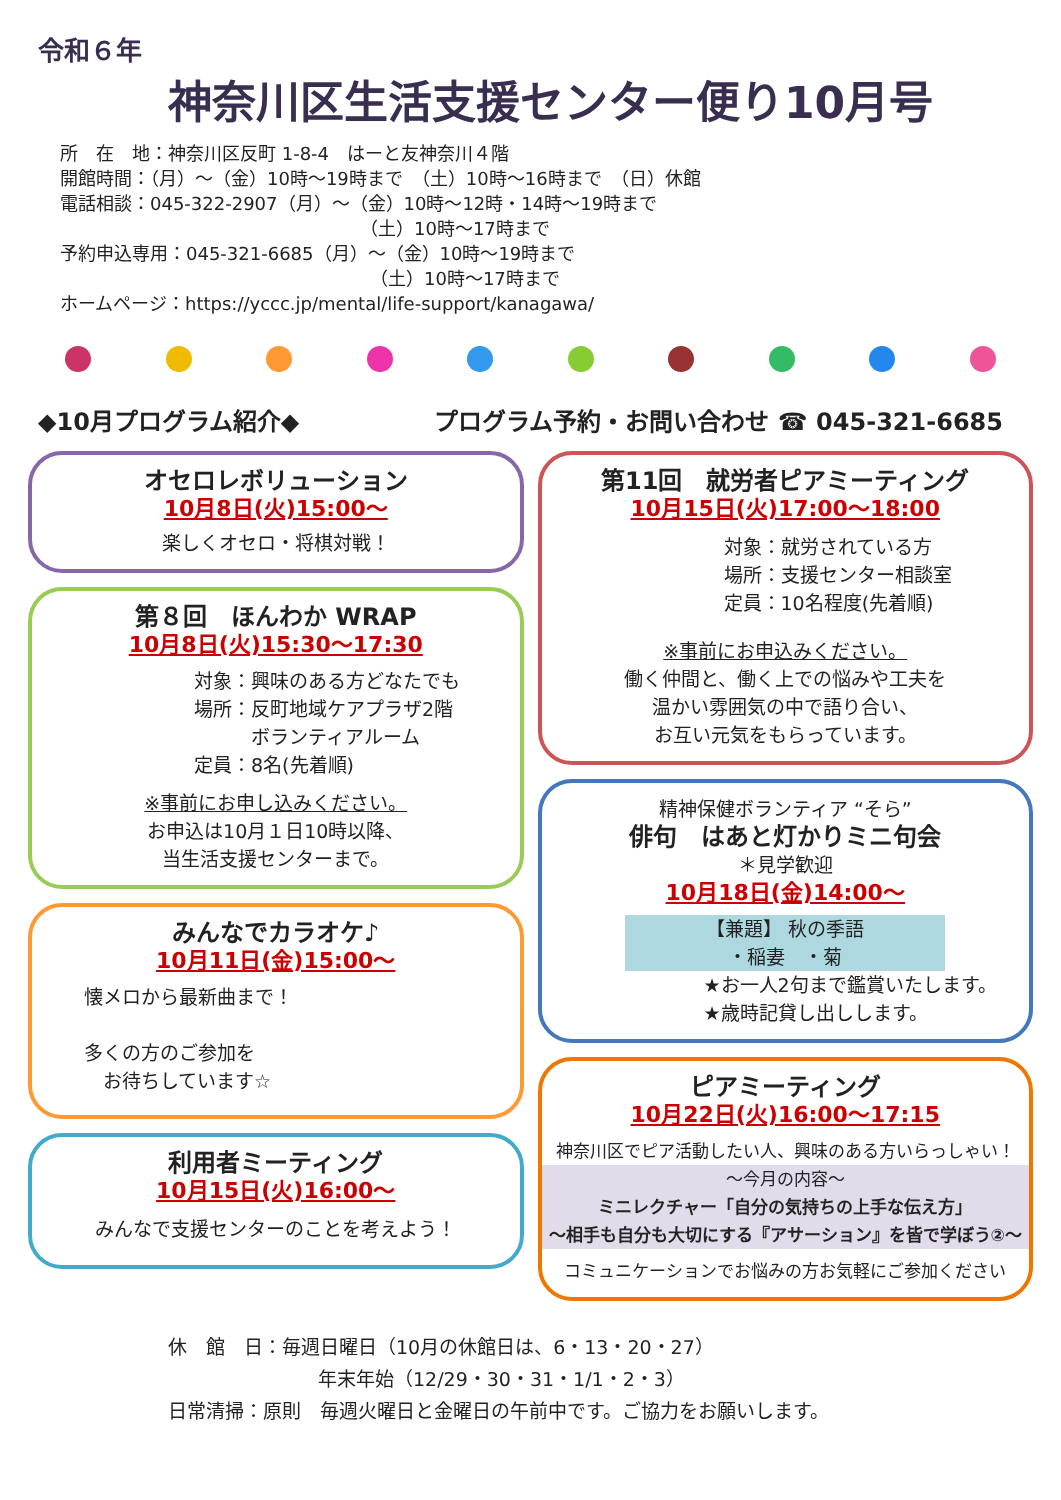令和６年
神奈川区生活支援センター便り10月号
所　在　地：神奈川区反町 1-8-4　はーと友神奈川４階
開館時間：（月）～（金）10時～19時まで　（土）10時～16時まで　（日）休館
電話相談：045-322-2907（月）～（金）10時～12時・14時～19時まで
（土）10時～17時まで
予約申込専用：045-321-6685（月）～（金）10時～19時まで
（土）10時～17時まで
ホームページ：https://yccc.jp/mental/life-support/kanagawa/
◆10月プログラム紹介◆ プログラム予約・お問い合わせ ☎ 045-321-6685
オセロレボリューション
10月8日(火)15:00～
楽しくオセロ・将棋対戦！
第８回　ほんわか WRAP
10月8日(火)15:30～17:30
対象：興味のある方どなたでも
場所：反町地域ケアプラザ2階
　　　ボランティアルーム
定員：8名(先着順)
※事前にお申し込みください。
お申込は10月１日10時以降、
当生活支援センターまで。
みんなでカラオケ♪
10月11日(金)15:00～
懐メロから最新曲まで！
多くの方のご参加を
　お待ちしています☆
利用者ミーティング
10月15日(火)16:00～
みんなで支援センターのことを考えよう！
第11回　就労者ピアミーティング
10月15日(火)17:00～18:00
対象：就労されている方
場所：支援センター相談室
定員：10名程度(先着順)
※事前にお申込みください。
働く仲間と、働く上での悩みや工夫を
温かい雰囲気の中で語り合い、
お互い元気をもらっています。
精神保健ボランティア “そら”
俳句　はあと灯かりミニ句会
＊見学歓迎
10月18日(金)14:00～
【兼題】 秋の季語
・稲妻　・菊
★お一人2句まで鑑賞いたします。
★歳時記貸し出しします。
ピアミーティング
10月22日(火)16:00～17:15
神奈川区でピア活動したい人、興味のある方いらっしゃい！
～今月の内容～
ミニレクチャー「自分の気持ちの上手な伝え方」
～相手も自分も大切にする『アサーション』を皆で学ぼう②～
コミュニケーションでお悩みの方お気軽にご参加ください
休　館　日：毎週日曜日（10月の休館日は、6・13・20・27）
年末年始（12/29・30・31・1/1・2・3）
日常清掃：原則　毎週火曜日と金曜日の午前中です。ご協力をお願いします。